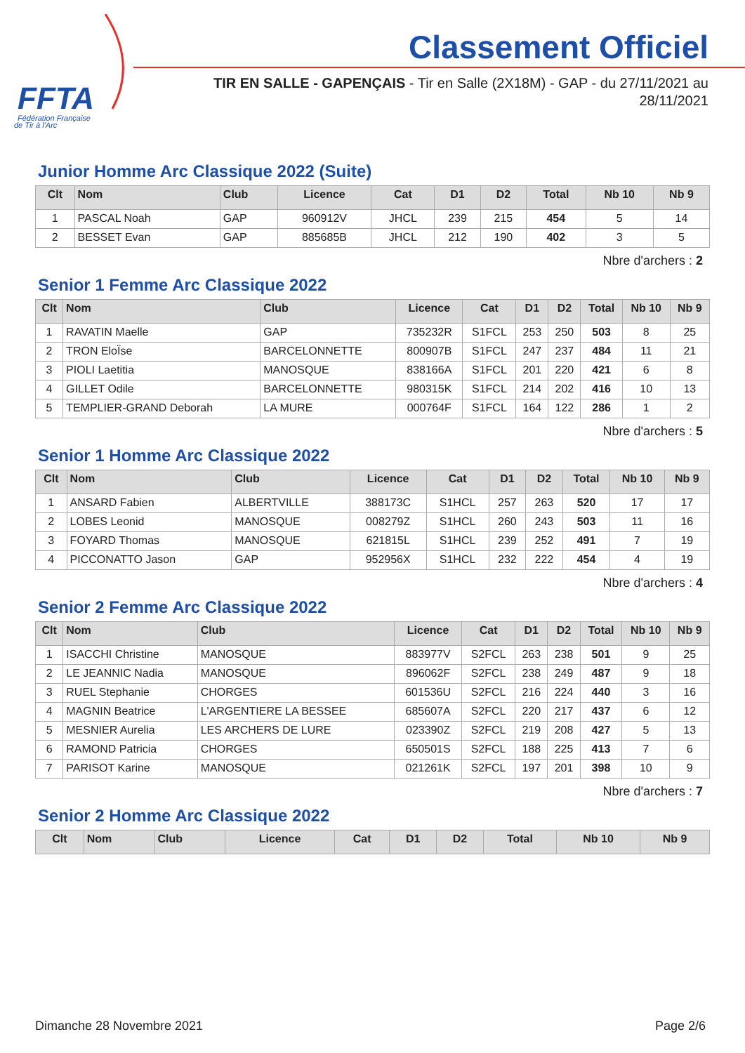FFTA
Fédération Française
de Tir à l'Arc
Classement Officiel
TIR EN SALLE - GAPENÇAIS - Tir en Salle (2X18M) - GAP - du 27/11/2021 au 28/11/2021
Junior Homme Arc Classique 2022 (Suite)
| Clt | Nom | Club | Licence | Cat | D1 | D2 | Total | Nb 10 | Nb 9 |
| --- | --- | --- | --- | --- | --- | --- | --- | --- | --- |
| 1 | PASCAL Noah | GAP | 960912V | JHCL | 239 | 215 | 454 | 5 | 14 |
| 2 | BESSET Evan | GAP | 885685B | JHCL | 212 | 190 | 402 | 3 | 5 |
Nbre d'archers : 2
Senior 1 Femme Arc Classique 2022
| Clt | Nom | Club | Licence | Cat | D1 | D2 | Total | Nb 10 | Nb 9 |
| --- | --- | --- | --- | --- | --- | --- | --- | --- | --- |
| 1 | RAVATIN Maelle | GAP | 735232R | S1FCL | 253 | 250 | 503 | 8 | 25 |
| 2 | TRON EloÏse | BARCELONNETTE | 800907B | S1FCL | 247 | 237 | 484 | 11 | 21 |
| 3 | PIOLI Laetitia | MANOSQUE | 838166A | S1FCL | 201 | 220 | 421 | 6 | 8 |
| 4 | GILLET Odile | BARCELONNETTE | 980315K | S1FCL | 214 | 202 | 416 | 10 | 13 |
| 5 | TEMPLIER-GRAND Deborah | LA MURE | 000764F | S1FCL | 164 | 122 | 286 | 1 | 2 |
Nbre d'archers : 5
Senior 1 Homme Arc Classique 2022
| Clt | Nom | Club | Licence | Cat | D1 | D2 | Total | Nb 10 | Nb 9 |
| --- | --- | --- | --- | --- | --- | --- | --- | --- | --- |
| 1 | ANSARD Fabien | ALBERTVILLE | 388173C | S1HCL | 257 | 263 | 520 | 17 | 17 |
| 2 | LOBES Leonid | MANOSQUE | 008279Z | S1HCL | 260 | 243 | 503 | 11 | 16 |
| 3 | FOYARD Thomas | MANOSQUE | 621815L | S1HCL | 239 | 252 | 491 | 7 | 19 |
| 4 | PICCONATTO Jason | GAP | 952956X | S1HCL | 232 | 222 | 454 | 4 | 19 |
Nbre d'archers : 4
Senior 2 Femme Arc Classique 2022
| Clt | Nom | Club | Licence | Cat | D1 | D2 | Total | Nb 10 | Nb 9 |
| --- | --- | --- | --- | --- | --- | --- | --- | --- | --- |
| 1 | ISACCHI Christine | MANOSQUE | 883977V | S2FCL | 263 | 238 | 501 | 9 | 25 |
| 2 | LE JEANNIC Nadia | MANOSQUE | 896062F | S2FCL | 238 | 249 | 487 | 9 | 18 |
| 3 | RUEL Stephanie | CHORGES | 601536U | S2FCL | 216 | 224 | 440 | 3 | 16 |
| 4 | MAGNIN Beatrice | L'ARGENTIERE LA BESSEE | 685607A | S2FCL | 220 | 217 | 437 | 6 | 12 |
| 5 | MESNIER Aurelia | LES ARCHERS DE LURE | 023390Z | S2FCL | 219 | 208 | 427 | 5 | 13 |
| 6 | RAMOND Patricia | CHORGES | 650501S | S2FCL | 188 | 225 | 413 | 7 | 6 |
| 7 | PARISOT Karine | MANOSQUE | 021261K | S2FCL | 197 | 201 | 398 | 10 | 9 |
Nbre d'archers : 7
Senior 2 Homme Arc Classique 2022
| Clt | Nom | Club | Licence | Cat | D1 | D2 | Total | Nb 10 | Nb 9 |
| --- | --- | --- | --- | --- | --- | --- | --- | --- | --- |
Dimanche 28 Novembre 2021 Page 2/6